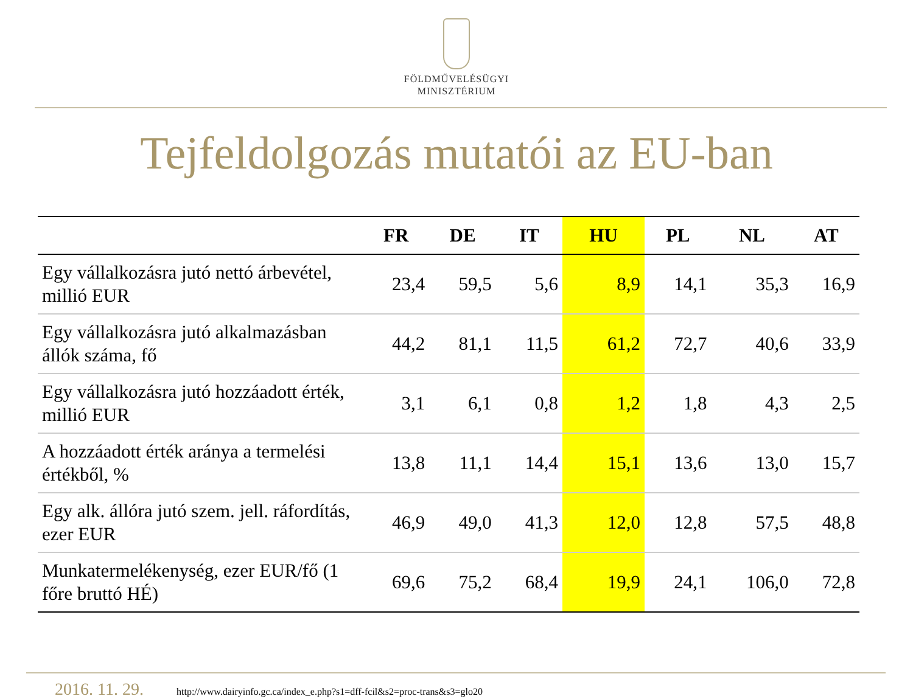FÖLDMŰVELÉSÜGYI
MINISZTÉRIUM
Tejfeldolgozás mutatói az EU-ban
| | FR | DE | IT | HU | PL | NL | AT |
| --- | --- | --- | --- | --- | --- | --- | --- |
| Egy vállalkozásra jutó nettó árbevétel, millió EUR | 23,4 | 59,5 | 5,6 | 8,9 | 14,1 | 35,3 | 16,9 |
| Egy vállalkozásra jutó alkalmazásban állók száma, fő | 44,2 | 81,1 | 11,5 | 61,2 | 72,7 | 40,6 | 33,9 |
| Egy vállalkozásra jutó hozzáadott érték, millió EUR | 3,1 | 6,1 | 0,8 | 1,2 | 1,8 | 4,3 | 2,5 |
| A hozzáadott érték aránya a termelési értékből, % | 13,8 | 11,1 | 14,4 | 15,1 | 13,6 | 13,0 | 15,7 |
| Egy alk. állóra jutó szem. jell. ráfordítás, ezer EUR | 46,9 | 49,0 | 41,3 | 12,0 | 12,8 | 57,5 | 48,8 |
| Munkatermelékenység, ezer EUR/fő (1 főre bruttó HÉ) | 69,6 | 75,2 | 68,4 | 19,9 | 24,1 | 106,0 | 72,8 |
2016. 11. 29. http://www.dairyinfo.gc.ca/index_e.php?s1=dff-fcil&s2=proc-trans&s3=glo20